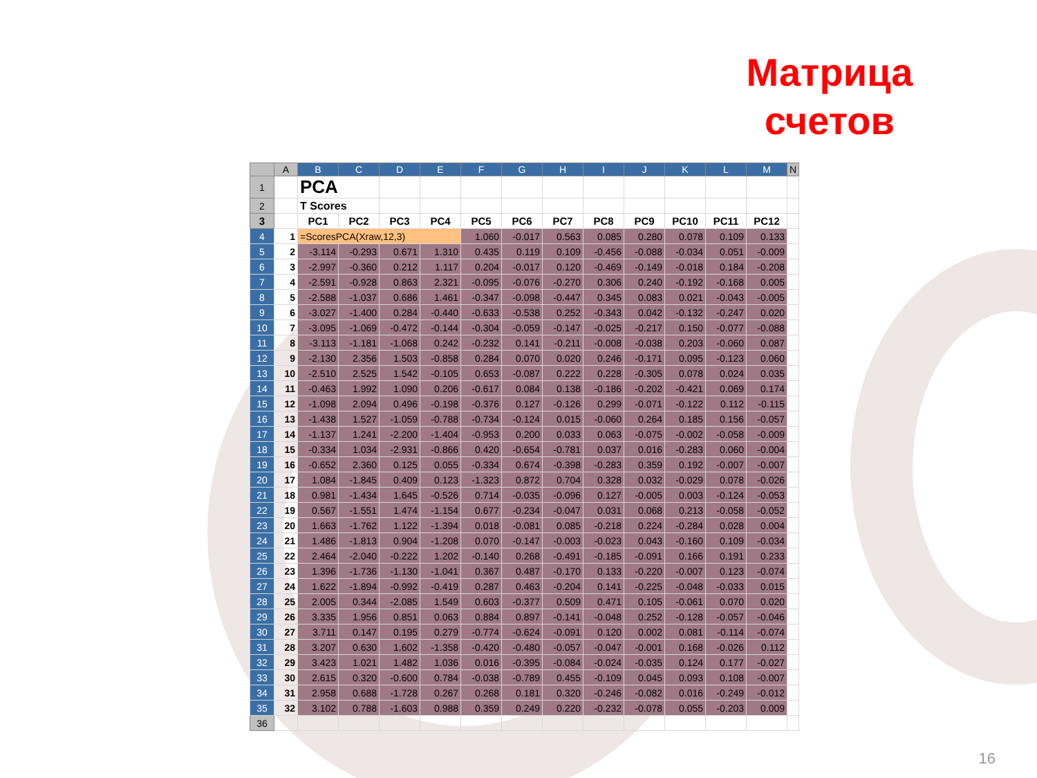Матрица счетов
| | A | B | C | D | E | F | G | H | I | J | K | L | M | N |
| --- | --- | --- | --- | --- | --- | --- | --- | --- | --- | --- | --- | --- | --- | --- |
| 1 | | PCA | | | | | | | | | | | | |
| 2 | | T Scores | | | | | | | | | | | | |
| 3 | | PC1 | PC2 | PC3 | PC4 | PC5 | PC6 | PC7 | PC8 | PC9 | PC10 | PC11 | PC12 | |
| 4 | 1 | =ScoresPCA(Xraw,12,3) | | | | 1.060 | -0.017 | 0.563 | 0.085 | 0.280 | 0.078 | 0.109 | 0.133 | |
| 5 | 2 | -3.114 | -0.293 | 0.671 | 1.310 | 0.435 | 0.119 | 0.109 | -0.456 | -0.088 | -0.034 | 0.051 | -0.009 | |
| 6 | 3 | -2.997 | -0.360 | 0.212 | 1.117 | 0.204 | -0.017 | 0.120 | -0.469 | -0.149 | -0.018 | 0.184 | -0.208 | |
| 7 | 4 | -2.591 | -0.928 | 0.863 | 2.321 | -0.095 | -0.076 | -0.270 | 0.306 | 0.240 | -0.192 | -0.168 | 0.005 | |
| 8 | 5 | -2.588 | -1.037 | 0.686 | 1.461 | -0.347 | -0.098 | -0.447 | 0.345 | 0.083 | 0.021 | -0.043 | -0.005 | |
| 9 | 6 | -3.027 | -1.400 | 0.284 | -0.440 | -0.633 | -0.538 | 0.252 | -0.343 | 0.042 | -0.132 | -0.247 | 0.020 | |
| 10 | 7 | -3.095 | -1.069 | -0.472 | -0.144 | -0.304 | -0.059 | -0.147 | -0.025 | -0.217 | 0.150 | -0.077 | -0.088 | |
| 11 | 8 | -3.113 | -1.181 | -1.068 | 0.242 | -0.232 | 0.141 | -0.211 | -0.008 | -0.038 | 0.203 | -0.060 | 0.087 | |
| 12 | 9 | -2.130 | 2.356 | 1.503 | -0.858 | 0.284 | 0.070 | 0.020 | 0.246 | -0.171 | 0.095 | -0.123 | 0.060 | |
| 13 | 10 | -2.510 | 2.525 | 1.542 | -0.105 | 0.653 | -0.087 | 0.222 | 0.228 | -0.305 | 0.078 | 0.024 | 0.035 | |
| 14 | 11 | -0.463 | 1.992 | 1.090 | 0.206 | -0.617 | 0.084 | 0.138 | -0.186 | -0.202 | -0.421 | 0.069 | 0.174 | |
| 15 | 12 | -1.098 | 2.094 | 0.496 | -0.198 | -0.376 | 0.127 | -0.126 | 0.299 | -0.071 | -0.122 | 0.112 | -0.115 | |
| 16 | 13 | -1.438 | 1.527 | -1.059 | -0.788 | -0.734 | -0.124 | 0.015 | -0.060 | 0.264 | 0.185 | 0.156 | -0.057 | |
| 17 | 14 | -1.137 | 1.241 | -2.200 | -1.404 | -0.953 | 0.200 | 0.033 | 0.063 | -0.075 | -0.002 | -0.058 | -0.009 | |
| 18 | 15 | -0.334 | 1.034 | -2.931 | -0.866 | 0.420 | -0.654 | -0.781 | 0.037 | 0.016 | -0.283 | 0.060 | -0.004 | |
| 19 | 16 | -0.652 | 2.360 | 0.125 | 0.055 | -0.334 | 0.674 | -0.398 | -0.283 | 0.359 | 0.192 | -0.007 | -0.007 | |
| 20 | 17 | 1.084 | -1.845 | 0.409 | 0.123 | -1.323 | 0.872 | 0.704 | 0.328 | 0.032 | -0.029 | 0.078 | -0.026 | |
| 21 | 18 | 0.981 | -1.434 | 1.645 | -0.526 | 0.714 | -0.035 | -0.096 | 0.127 | -0.005 | 0.003 | -0.124 | -0.053 | |
| 22 | 19 | 0.567 | -1.551 | 1.474 | -1.154 | 0.677 | -0.234 | -0.047 | 0.031 | 0.068 | 0.213 | -0.058 | -0.052 | |
| 23 | 20 | 1.663 | -1.762 | 1.122 | -1.394 | 0.018 | -0.081 | 0.085 | -0.218 | 0.224 | -0.284 | 0.028 | 0.004 | |
| 24 | 21 | 1.486 | -1.813 | 0.904 | -1.208 | 0.070 | -0.147 | -0.003 | -0.023 | 0.043 | -0.160 | 0.109 | -0.034 | |
| 25 | 22 | 2.464 | -2.040 | -0.222 | 1.202 | -0.140 | 0.268 | -0.491 | -0.185 | -0.091 | 0.166 | 0.191 | 0.233 | |
| 26 | 23 | 1.396 | -1.736 | -1.130 | -1.041 | 0.367 | 0.487 | -0.170 | 0.133 | -0.220 | -0.007 | 0.123 | -0.074 | |
| 27 | 24 | 1.622 | -1.894 | -0.992 | -0.419 | 0.287 | 0.463 | -0.204 | 0.141 | -0.225 | -0.048 | -0.033 | 0.015 | |
| 28 | 25 | 2.005 | 0.344 | -2.085 | 1.549 | 0.603 | -0.377 | 0.509 | 0.471 | 0.105 | -0.061 | 0.070 | 0.020 | |
| 29 | 26 | 3.335 | 1.956 | 0.851 | 0.063 | 0.884 | 0.897 | -0.141 | -0.048 | 0.252 | -0.128 | -0.057 | -0.046 | |
| 30 | 27 | 3.711 | 0.147 | 0.195 | 0.279 | -0.774 | -0.624 | -0.091 | 0.120 | 0.002 | 0.081 | -0.114 | -0.074 | |
| 31 | 28 | 3.207 | 0.630 | 1.602 | -1.358 | -0.420 | -0.480 | -0.057 | -0.047 | -0.001 | 0.168 | -0.026 | 0.112 | |
| 32 | 29 | 3.423 | 1.021 | 1.482 | 1.036 | 0.016 | -0.395 | -0.084 | -0.024 | -0.035 | 0.124 | 0.177 | -0.027 | |
| 33 | 30 | 2.615 | 0.320 | -0.600 | 0.784 | -0.038 | -0.789 | 0.455 | -0.109 | 0.045 | 0.093 | 0.108 | -0.007 | |
| 34 | 31 | 2.958 | 0.688 | -1.728 | 0.267 | 0.268 | 0.181 | 0.320 | -0.246 | -0.082 | 0.016 | -0.249 | -0.012 | |
| 35 | 32 | 3.102 | 0.788 | -1.603 | 0.988 | 0.359 | 0.249 | 0.220 | -0.232 | -0.078 | 0.055 | -0.203 | 0.009 | |
| 36 | | | | | | | | | | | | | | |
16